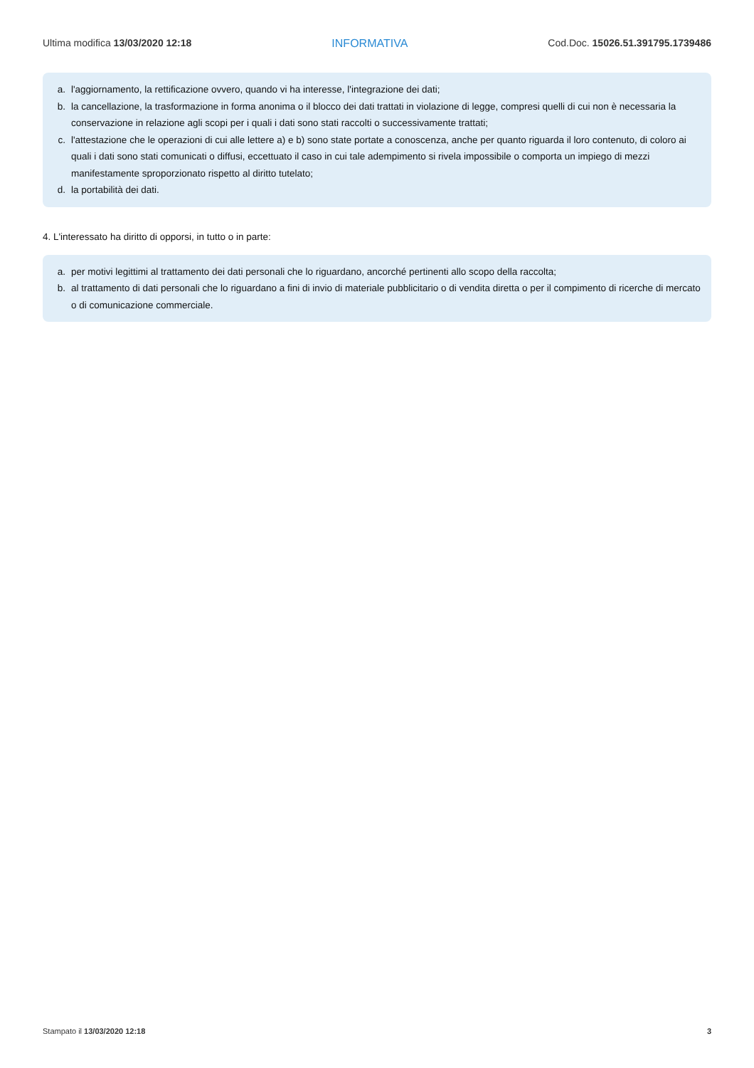Ultima modifica 13/03/2020 12:18
INFORMATIVA Cod.Doc. 15026.51.391795.1739486
a. l'aggiornamento, la rettificazione ovvero, quando vi ha interesse, l'integrazione dei dati;
b. la cancellazione, la trasformazione in forma anonima o il blocco dei dati trattati in violazione di legge, compresi quelli di cui non è necessaria la conservazione in relazione agli scopi per i quali i dati sono stati raccolti o successivamente trattati;
c. l'attestazione che le operazioni di cui alle lettere a) e b) sono state portate a conoscenza, anche per quanto riguarda il loro contenuto, di coloro ai quali i dati sono stati comunicati o diffusi, eccettuato il caso in cui tale adempimento si rivela impossibile o comporta un impiego di mezzi manifestamente sproporzionato rispetto al diritto tutelato;
d. la portabilità dei dati.
4. L'interessato ha diritto di opporsi, in tutto o in parte:
a. per motivi legittimi al trattamento dei dati personali che lo riguardano, ancorché pertinenti allo scopo della raccolta;
b. al trattamento di dati personali che lo riguardano a fini di invio di materiale pubblicitario o di vendita diretta o per il compimento di ricerche di mercato o di comunicazione commerciale.
Stampato il 13/03/2020 12:18 3